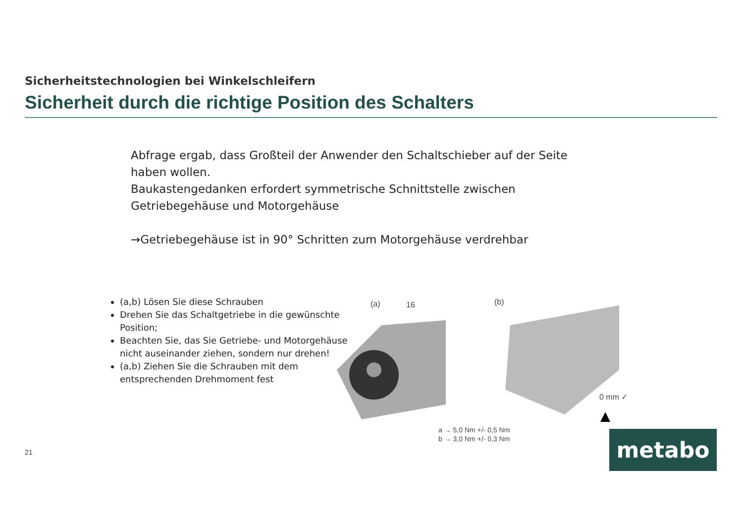Sicherheitstechnologien bei Winkelschleifern
Sicherheit durch die richtige Position des Schalters
Abfrage ergab, dass Großteil der Anwender den Schaltschieber auf der Seite haben wollen.
Baukastengedanken erfordert symmetrische Schnittstelle zwischen Getriebegehäuse und Motorgehäuse
→Getriebegehäuse ist in 90° Schritten zum Motorgehäuse verdrehbar
(a,b) Lösen Sie diese Schrauben
Drehen Sie das Schaltgetriebe in die gewünschte Position;
Beachten Sie, das Sie Getriebe- und Motorgehäuse nicht auseinander ziehen, sondern nur drehen!
(a,b) Ziehen Sie die Schrauben mit dem entsprechenden Drehmoment fest
(a)
16
(b)
0 mm ✓
a → 5,0 Nm +/- 0,5 Nm
b → 3,0 Nm +/- 0,3 Nm
21 metabo